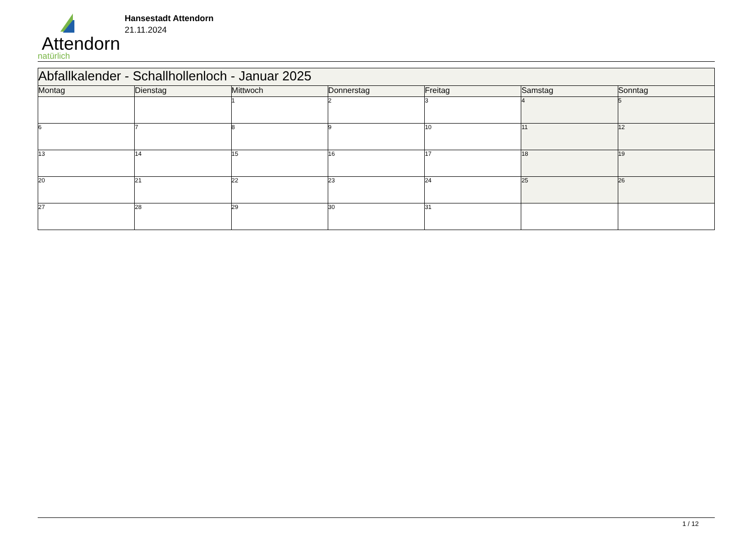Attendorn
natürlich
Hansestadt Attendorn
21.11.2024
| Abfallkalender - Schallhollenloch - Januar 2025 | | | | | | |
| --- | --- | --- | --- | --- | --- | --- |
| Montag | Dienstag | Mittwoch | Donnerstag | Freitag | Samstag | Sonntag |
| | | 1 | 2 | 3 | 4 | 5 |
| 6 | 7 | 8 | 9 | 10 | 11 | 12 |
| 13 | 14 | 15 | 16 | 17 | 18 | 19 |
| 20 | 21 | 22 | 23 | 24 | 25 | 26 |
| 27 | 28 | 29 | 30 | 31 | | |
1 / 12